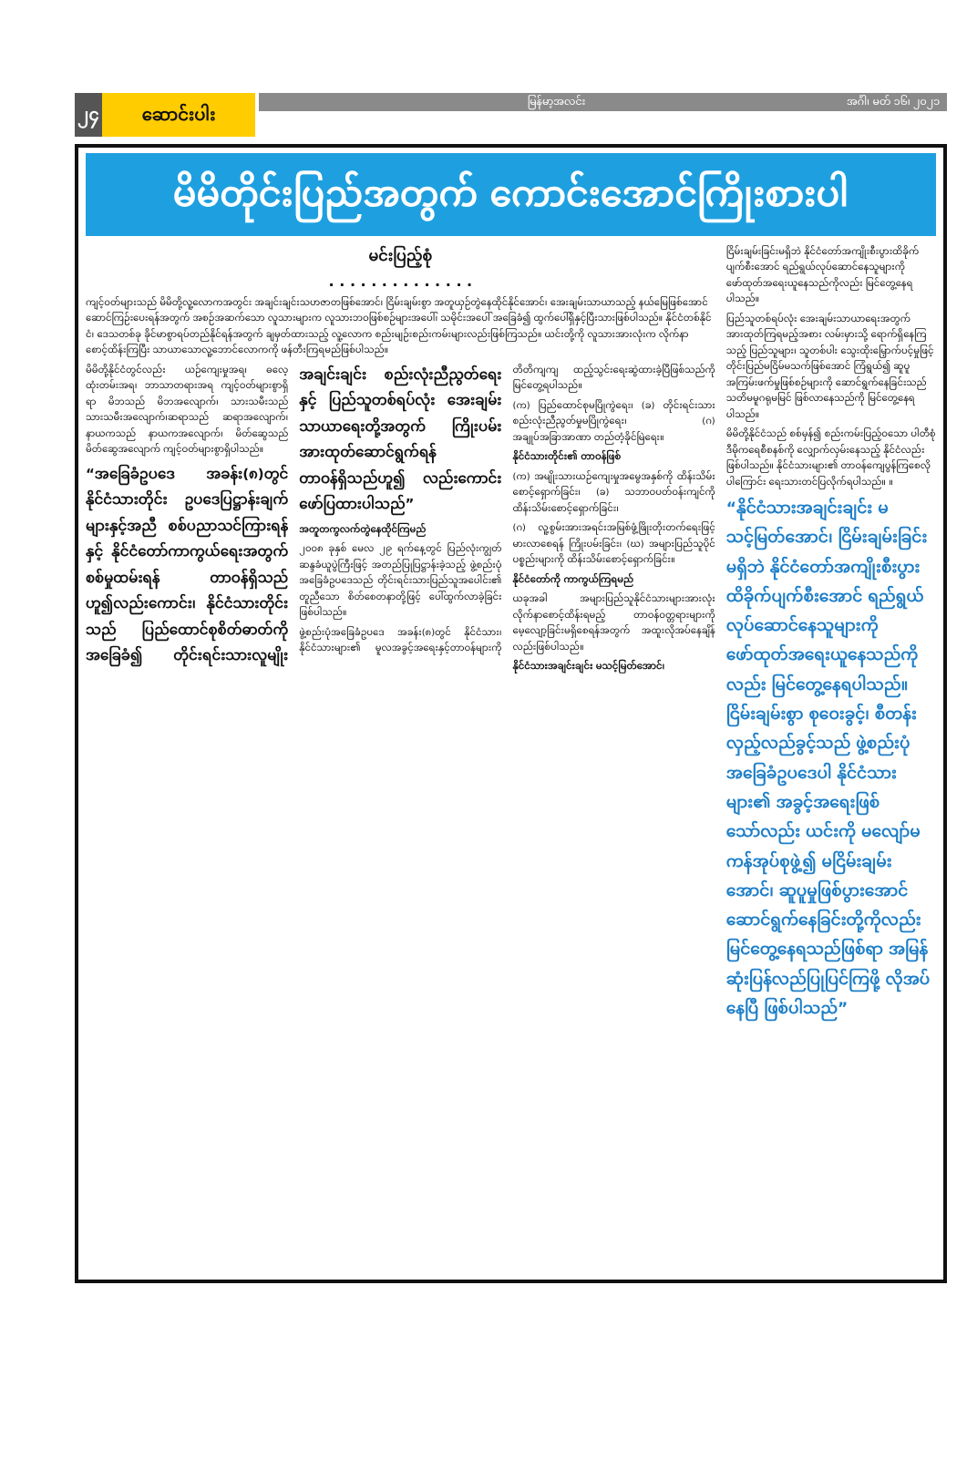၂၄ ဆောင်းပါး
မြန်မာ့အလင်း အင်္ဂါ၊ မတ် ၁၆၊ ၂၀၂၁
မိမိတိုင်းပြည်အတွက် ကောင်းအောင်ကြိုးစားပါ
မင်းပြည့်စုံ
. . . . . . . . . . . . . .
ကျင့်ဝတ်များသည် မိမိတို့လူ့လောကအတွင်း အချင်းချင်းသဟဇာတဖြစ်အောင်၊ ငြိမ်းချမ်းစွာ အတူယှဉ်တွဲနေထိုင်နိုင်အောင်၊ အေးချမ်းသာယာသည့် နယ်မြေဖြစ်အောင် ဆောင်ကြဉ်းပေးရန်အတွက် အစဉ်အဆက်သော လူသားများက လူသားဘဝဖြစ်စဉ်များအပေါ်၊ သမိုင်းအပေါ် အခြေခံ၍ ထွက်ပေါ်ရှိနှင့်ပြီးသားဖြစ်ပါသည်။ နိုင်ငံတစ်နိုင်ငံ၊ ဒေသတစ်ခု ခိုင်မာစွာရပ်တည်နိုင်ရန်အတွက် ချမှတ်ထားသည့် လူ့လောက စည်းမျဉ်းစည်းကမ်းများလည်းဖြစ်ကြသည်။ ယင်းတို့ကို လူသားအားလုံးက လိုက်နာစောင့်ထိန်းကြပြီး သာယာသောလူ့ဘောင်လောကကို ဖန်တီးကြရမည်ဖြစ်ပါသည်။
မိမိတို့နိုင်ငံတွင်လည်း ယဉ်ကျေးမှုအရ၊ ဓလေ့ထုံးတမ်းအရ၊ ဘာသာတရားအရ ကျင့်ဝတ်များစွာရှိရာ မိဘသည် မိဘအလျောက်၊ သားသမီးသည် သားသမီးအလျောက်၊ဆရာသည် ဆရာအလျောက်၊ နာယကသည် နာယကအလျောက်၊ မိတ်ဆွေသည် မိတ်ဆွေအလျောက် ကျင့်ဝတ်များစွာရှိပါသည်။
“အခြေခံဥပဒေ အခန်း(၈)တွင် နိုင်ငံသားတိုင်း ဥပဒေပြဋ္ဌာန်းချက်များနှင့်အညီ စစ်ပညာသင်ကြားရန်နှင့် နိုင်ငံတော်ကာကွယ်ရေးအတွက် စစ်မှုထမ်းရန် တာဝန်ရှိသည်ဟူ၍လည်းကောင်း၊ နိုင်ငံသားတိုင်းသည် ပြည်ထောင်စုစိတ်ဓာတ်ကိုအခြေခံ၍ တိုင်းရင်းသားလူမျိုးအချင်းချင်း စည်းလုံးညီညွတ်ရေးနှင့် ပြည်သူတစ်ရပ်လုံး အေးချမ်းသာယာရေးတို့အတွက် ကြိုးပမ်းအားထုတ်ဆောင်ရွက်ရန် တာဝန်ရှိသည်ဟူ၍ လည်းကောင်း ဖော်ပြထားပါသည်”
အတူတကွလက်တွဲနေထိုင်ကြမည်
၂၀၀၈ ခုနှစ် မေလ ၂၉ ရက်နေ့တွင် ပြည်လုံးကျွတ်ဆန္ဒခံယူပွဲကြီးဖြင့် အတည်ပြုပြဋ္ဌာန်းခဲ့သည့် ဖွဲ့စည်းပုံအခြေခံဥပဒေသည် တိုင်းရင်းသားပြည်သူအပေါင်း၏ တူညီသော စိတ်စေတနာတို့ဖြင့် ပေါ်ထွက်လာခဲ့ခြင်းဖြစ်ပါသည်။
ဖွဲ့စည်းပုံအခြေခံဥပဒေ အခန်း(၈)တွင် နိုင်ငံသား၊ နိုင်ငံသားများ၏ မူလအခွင့်အရေးနှင့်တာဝန်များကို တိတိကျကျ ထည့်သွင်းရေးဆွဲထားခဲ့ပြီဖြစ်သည်ကို မြင်တွေ့ရပါသည်။
(က) ပြည်ထောင်စုမပြိုကွဲရေး၊ (ခ) တိုင်းရင်းသားစည်းလုံးညီညွတ်မှုမပြိုကွဲရေး၊ (ဂ) အချုပ်အခြာအာဏာ တည်တံ့ခိုင်မြဲရေး။
နိုင်ငံသားတိုင်း၏ တာဝန်ဖြစ်
(က) အမျိုးသားယဉ်ကျေးမှုအမွေအနှစ်ကို ထိန်းသိမ်းစောင့်ရှောက်ခြင်း၊ (ခ) သဘာဝပတ်ဝန်းကျင်ကို ထိန်းသိမ်းစောင့်ရှောက်ခြင်း၊
(ဂ) လူ့စွမ်းအားအရင်းအမြစ်ဖွံ့ဖြိုးတိုးတက်ရေးဖြင့်မားလာစေရန် ကြိုးပမ်းခြင်း၊ (ဃ) အများပြည်သူပိုင်ပစ္စည်းများကို ထိန်းသိမ်းစောင့်ရှောက်ခြင်း။
နိုင်ငံတော်ကို ကာကွယ်ကြရမည်
ယခုအခါ အများပြည်သူနိုင်ငံသားများအားလုံး လိုက်နာစောင့်ထိန်းရမည့် တာဝန်ဝတ္တရားများကို မေ့လျော့ခြင်းမရှိစေရန်အတွက် အထူးလိုအပ်နေချိန်လည်းဖြစ်ပါသည်။
နိုင်ငံသားအချင်းချင်း မသင့်မြတ်အောင်၊
ငြိမ်းချမ်းခြင်းမရှိဘဲ နိုင်ငံတော်အကျိုးစီးပွားထိခိုက်ပျက်စီးအောင် ရည်ရွယ်လုပ်ဆောင်နေသူများကို ဖော်ထုတ်အရေးယူနေသည်ကိုလည်း မြင်တွေ့နေရပါသည်။
ပြည်သူတစ်ရပ်လုံး အေးချမ်းသာယာရေးအတွက် အားထုတ်ကြရမည့်အစား လမ်းမှားသို့ ရောက်ရှိနေကြသည့် ပြည်သူများ၊ သူတစ်ပါး သွေးထိုးမြှောက်ပင့်မှုဖြင့် တိုင်းပြည်မငြိမ်မသက်ဖြစ်အောင် ကြံရွယ်၍ ဆူပူအကြမ်းဖက်မှုဖြစ်စဉ်များကို ဆောင်ရွက်နေခြင်းသည် သတိမမူဂရုမမြင် ဖြစ်လာနေသည်ကို မြင်တွေ့နေရပါသည်။
မိမိတို့နိုင်ငံသည် စစ်မှန်၍ စည်းကမ်းပြည့်ဝသော ပါတီစုံဒီမိုကရေစီစနစ်ကို လျှောက်လှမ်းနေသည့် နိုင်ငံလည်းဖြစ်ပါသည်။ နိုင်ငံသားများ၏ တာဝန်ကျေပွန်ကြစေလိုပါကြောင်း ရေးသားတင်ပြလိုက်ရပါသည်။ ။
“နိုင်ငံသားအချင်းချင်း မသင့်မြတ်အောင်၊ ငြိမ်းချမ်းခြင်းမရှိဘဲ နိုင်ငံတော်အကျိုးစီးပွားထိခိုက်ပျက်စီးအောင် ရည်ရွယ်လုပ်ဆောင်နေသူများကို ဖော်ထုတ်အရေးယူနေသည်ကိုလည်း မြင်တွေ့နေရပါသည်။ ငြိမ်းချမ်းစွာ စုဝေးခွင့်၊ စီတန်းလှည့်လည်ခွင့်သည် ဖွဲ့စည်းပုံအခြေခံဥပဒေပါ နိုင်ငံသားများ၏ အခွင့်အရေးဖြစ်သော်လည်း ယင်းကို မလျော်မကန်အုပ်စုဖွဲ့၍ မငြိမ်းချမ်းအောင်၊ ဆူပူမှုဖြစ်ပွားအောင် ဆောင်ရွက်နေခြင်းတို့ကိုလည်း မြင်တွေ့နေရသည်ဖြစ်ရာ အမြန်ဆုံးပြန်လည်ပြုပြင်ကြဖို့ လိုအပ်နေပြီ ဖြစ်ပါသည်”